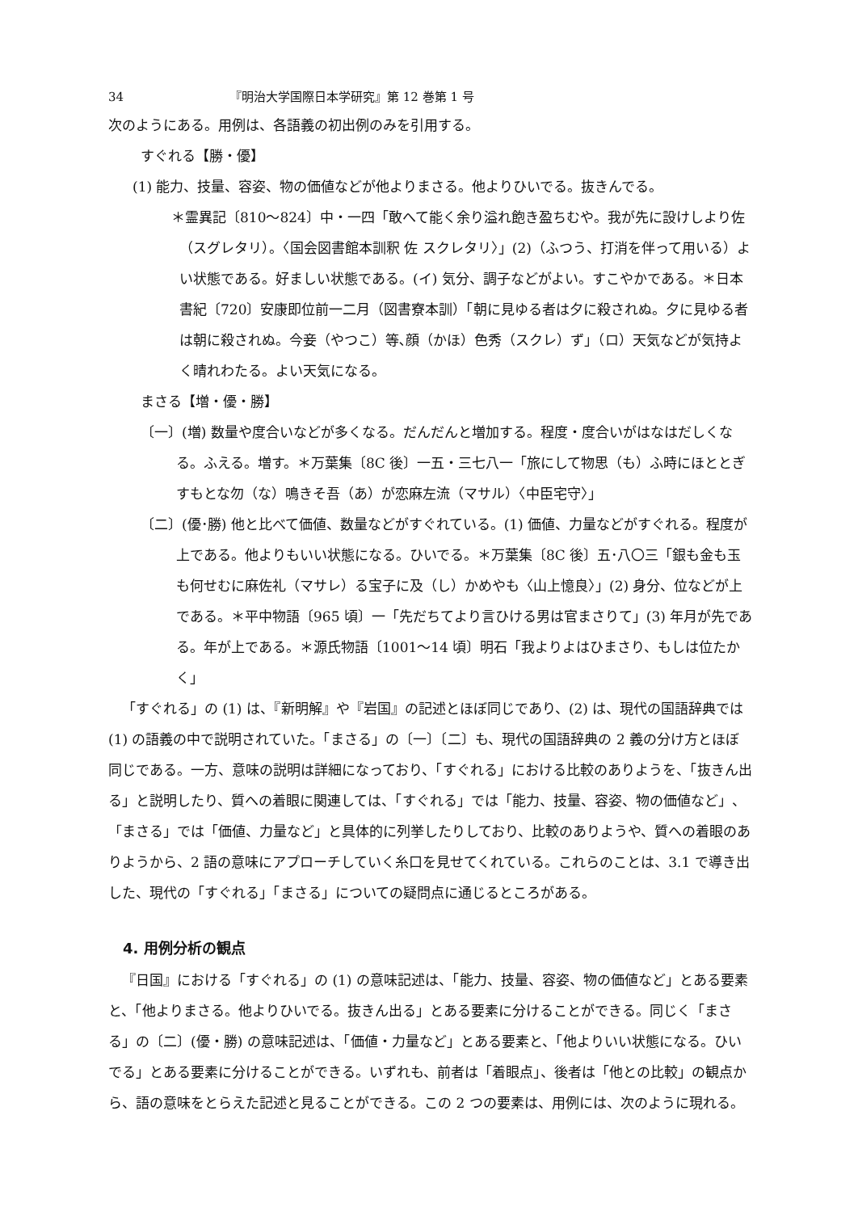34 『明治大学国際日本学研究』第 12 巻第 1 号
次のようにある。用例は、各語義の初出例のみを引用する。
すぐれる【勝・優】
(1) 能力、技量、容姿、物の価値などが他よりまさる。他よりひいでる。抜きんでる。
＊霊異記〔810〜824〕中・一四「敢へて能く余り溢れ飽き盈ちむや。我が先に設けしより佐（スグレタリ）。〈国会図書館本訓釈 佐 スクレタリ〉」(2)（ふつう、打消を伴って用いる）よい状態である。好ましい状態である。(イ) 気分、調子などがよい。すこやかである。＊日本書紀〔720〕安康即位前一二月（図書寮本訓）「朝に見ゆる者は夕に殺されぬ。夕に見ゆる者は朝に殺されぬ。今妾（やつこ）等､顔（かほ）色秀（スクレ）ず」（ロ）天気などが気持よく晴れわたる。よい天気になる。
まさる【増・優・勝】
〔一〕(増) 数量や度合いなどが多くなる。だんだんと増加する。程度・度合いがはなはだしくなる。ふえる。増す。＊万葉集〔8C 後〕一五・三七八一「旅にして物思（も）ふ時にほととぎすもとな勿（な）鳴きそ吾（あ）が恋麻左流（マサル）〈中臣宅守〉」
〔二〕(優･勝) 他と比べて価値、数量などがすぐれている。(1) 価値、力量などがすぐれる。程度が上である。他よりもいい状態になる。ひいでる。＊万葉集〔8C 後〕五･八〇三「銀も金も玉も何せむに麻佐礼（マサレ）る宝子に及（し）かめやも〈山上憶良〉」(2) 身分、位などが上である。＊平中物語〔965 頃〕一「先だちてより言ひける男は官まさりて」(3) 年月が先である。年が上である。＊源氏物語〔1001〜14 頃〕明石「我よりよはひまさり、もしは位たかく」
「すぐれる」の (1) は、『新明解』や『岩国』の記述とほぼ同じであり、(2) は、現代の国語辞典では (1) の語義の中で説明されていた。「まさる」の〔一〕〔二〕も、現代の国語辞典の 2 義の分け方とほぼ同じである。一方、意味の説明は詳細になっており、「すぐれる」における比較のありようを、「抜きん出る」と説明したり、質への着眼に関連しては、「すぐれる」では「能力、技量、容姿、物の価値など」、「まさる」では「価値、力量など」と具体的に列挙したりしており、比較のありようや、質への着眼のありようから、2 語の意味にアプローチしていく糸口を見せてくれている。これらのことは、3.1 で導き出した、現代の「すぐれる」「まさる」についての疑問点に通じるところがある。
4. 用例分析の観点
『日国』における「すぐれる」の (1) の意味記述は、「能力、技量、容姿、物の価値など」とある要素と、「他よりまさる。他よりひいでる。抜きん出る」とある要素に分けることができる。同じく「まさる」の〔二〕(優・勝) の意味記述は、「価値・力量など」とある要素と、「他よりいい状態になる。ひいでる」とある要素に分けることができる。いずれも、前者は「着眼点」、後者は「他との比較」の観点から、語の意味をとらえた記述と見ることができる。この 2 つの要素は、用例には、次のように現れる。